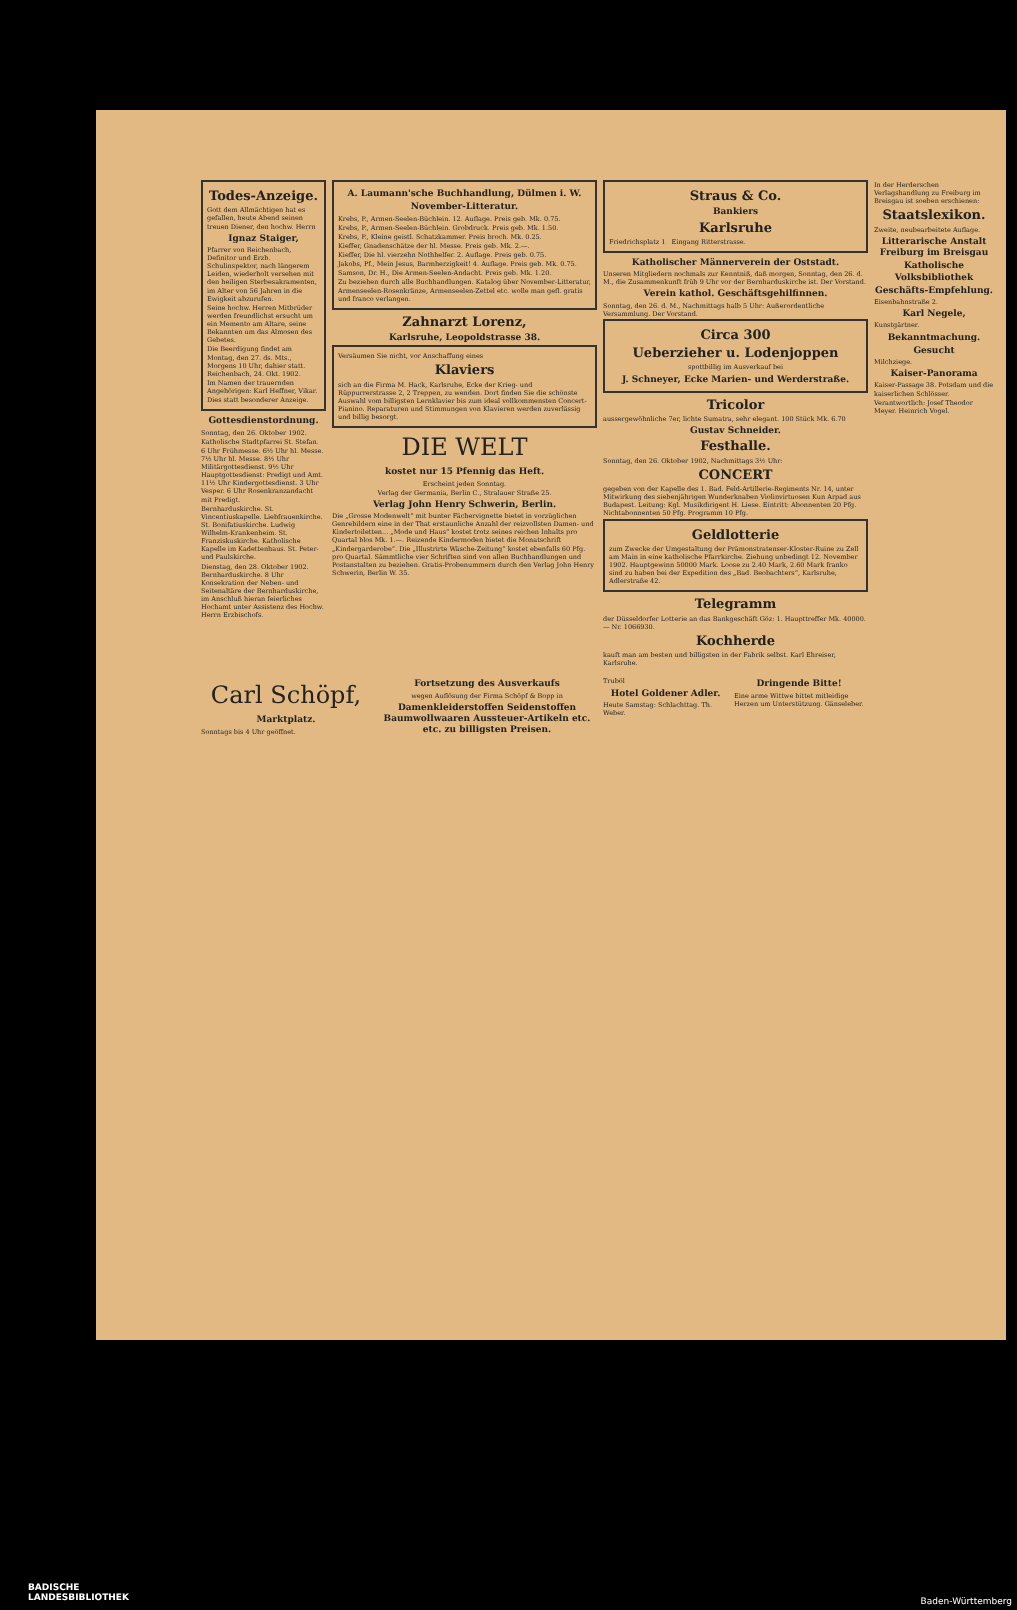Todes-Anzeige.
Gott dem Allmächtigen hat es gefallen, heute Abend seinen treuen Diener, den hochw. Herrn
Ignaz Staiger,
Pfarrer von Reichenbach, Definitor und Erzb. Schulinspektor, nach längerem Leiden, wiederholt versehen mit den heiligen Sterbesakramenten, im Alter von 56 Jahren in die Ewigkeit abzurufen.
Seine hochw. Herren Mitbrüder werden freundlichst ersucht um ein Memento am Altare, seine Bekannten um das Almosen des Gebetes.
Die Beerdigung findet am Montag, den 27. ds. Mts., Morgens 10 Uhr, dahier statt. Reichenbach, 24. Okt. 1902.
Im Namen der trauernden Angehörigen: Karl Heffner, Vikar.
Dies statt besonderer Anzeige.
Gottesdienstordnung.
Sonntag, den 26. Oktober 1902.
Katholische Stadtpfarrei St. Stefan.
6 Uhr Frühmesse. 6½ Uhr hl. Messe. 7½ Uhr hl. Messe. 8½ Uhr Militärgottesdienst. 9½ Uhr Hauptgottesdienst: Predigt und Amt. 11½ Uhr Kindergottesdienst. 3 Uhr Vesper. 6 Uhr Rosenkranzandacht mit Predigt.
Bernharduskirche. St. Vincentiuskapelle. Liebfrauenkirche. St. Bonifatiuskirche. Ludwig Wilhelm-Krankenheim. St. Franziskuskirche. Katholische Kapelle im Kadettenhaus. St. Peter- und Paulskirche.
Dienstag, den 28. Oktober 1902. Bernharduskirche. 8 Uhr Konsekration der Neben- und Seitenaltäre der Bernharduskirche, im Anschluß hieran feierliches Hochamt unter Assistenz des Hochw. Herrn Erzbischofs.
A. Laumann'sche Buchhandlung, Dülmen i. W.
November-Litteratur.
Krebs, P., Armen-Seelen-Büchlein. 12. Auflage. Preis geb. Mk. 0.75.
Krebs, P., Armen-Seelen-Büchlein. Grobdruck. Preis geb. Mk. 1.50.
Krebs, P., Kleine geistl. Schatzkammer. Preis broch. Mk. 0.25.
Kieffer, Gnadenschätze der hl. Messe. Preis geb. Mk. 2.—.
Kieffer, Die hl. vierzehn Nothhelfer. 2. Auflage. Preis geb. 0.75.
Jakobs, Pf., Mein Jesus, Barmherzigkeit! 4. Auflage. Preis geb. Mk. 0.75.
Samson, Dr. H., Die Armen-Seelen-Andacht. Preis geb. Mk. 1.20.
Zu beziehen durch alle Buchhandlungen. Katalog über November-Litteratur, Armenseelen-Rosenkränze, Armenseelen-Zettel etc. wolle man gefl. gratis und franco verlangen.
Zahnarzt Lorenz,
Karlsruhe, Leopoldstrasse 38.
Versäumen Sie nicht, vor Anschaffung eines
Klaviers
sich an die Firma M. Hack, Karlsruhe, Ecke der Krieg- und Rüppurrerstrasse 2, 2 Treppen, zu wenden. Dort finden Sie die schönste Auswahl vom billigsten Lernklavier bis zum ideal vollkommensten Concert-Pianino. Reparaturen und Stimmungen von Klavieren werden zuverlässig und billig besorgt.
DIE WELT
kostet nur 15 Pfennig das Heft.
Erscheint jeden Sonntag.
Verlag der Germania, Berlin C., Stralauer Straße 25.
Verlag John Henry Schwerin, Berlin.
Die „Grosse Modenwelt“ mit bunter Fächervignette bietet in vorzüglichen Genrebildern eine in der That erstaunliche Anzahl der reizvollsten Damen- und Kindertoiletten... „Mode und Haus“ kostet trotz seines reichen Inhalts pro Quartal blos Mk. 1.—. Reizende Kindermoden bietet die Monatschrift „Kindergarderobe“. Die „Illustrirte Wäsche-Zeitung“ kostet ebenfalls 60 Pfg. pro Quartal. Sämmtliche vier Schriften sind von allen Buchhandlungen und Postanstalten zu beziehen. Gratis-Probenummern durch den Verlag John Henry Schwerin, Berlin W. 35.
Straus & Co.
Bankiers
Karlsruhe
Friedrichsplatz 1 Eingang Ritterstrasse.
Katholischer Männerverein der Oststadt.
Unseren Mitgliedern nochmals zur Kenntniß, daß morgen, Sonntag, den 26. d. M., die Zusammenkunft früh 9 Uhr vor der Bernharduskirche ist. Der Vorstand.
Verein kathol. Geschäftsgehilfinnen.
Sonntag, den 26. d. M., Nachmittags halb 5 Uhr: Außerordentliche Versammlung. Der Vorstand.
Circa 300
Ueberzieher u. Lodenjoppen
spottbillig im Ausverkauf bei
J. Schneyer, Ecke Marien- und Werderstraße.
Tricolor
aussergewöhnliche 7er, lichte Sumatra, sehr elegant. 100 Stück Mk. 6.70
Gustav Schneider.
Festhalle.
Sonntag, den 26. Oktober 1902, Nachmittags 3½ Uhr:
CONCERT
gegeben von der Kapelle des 1. Bad. Feld-Artillerie-Regiments Nr. 14, unter Mitwirkung des siebenjährigen Wunderknaben Violinvirtuosen Kun Arpad aus Budapest. Leitung: Kgl. Musikdirigent H. Liese. Eintritt: Abonnenten 20 Pfg. Nichtabonnenten 50 Pfg. Programm 10 Pfg.
Geldlotterie
zum Zwecke der Umgestaltung der Prämonstratenser-Kloster-Ruine zu Zell am Main in eine katholische Pfarrkirche. Ziehung unbedingt 12. November 1902. Hauptgewinn 50000 Mark. Loose zu 2.40 Mark, 2.60 Mark franko sind zu haben bei der Expedition des „Bad. Beobachters“, Karlsruhe, Adlerstraße 42.
Telegramm
der Düsseldorfer Lotterie an das Bankgeschäft Göz: 1. Haupttreffer Mk. 40000.— Nr. 1066930.
Kochherde
kauft man am besten und billigsten in der Fabrik selbst. Karl Ehreiser, Karlsruhe.
In der Herderschen Verlagshandlung zu Freiburg im Breisgau ist soeben erschienen:
Staatslexikon.
Zweite, neubearbeitete Auflage.
Litterarische Anstalt Freiburg im Breisgau
Katholische Volksbibliothek
Geschäfts-Empfehlung.
Eisenbahnstraße 2.
Karl Negele,
Kunstgärtner.
Bekanntmachung.
Gesucht
Milchziege.
Kaiser-Panorama
Kaiser-Passage 38. Potsdam und die kaiserlichen Schlösser.
Verantwortlich: Josef Theodor Meyer. Heinrich Vogel.
Carl Schöpf,
Marktplatz.
Sonntags bis 4 Uhr geöffnet.
Fortsetzung des Ausverkaufs
wegen Auflösung der Firma Schöpf & Bopp in
Damenkleiderstoffen Seidenstoffen Baumwollwaaren Aussteuer-Artikeln etc. etc. zu billigsten Preisen.
Truböl
Hotel Goldener Adler.
Heute Samstag: Schlachttag. Th. Weber.
Dringende Bitte!
Eine arme Wittwe bittet mitleidige Herzen um Unterstützung. Gänseleber.
BADISCHE
LANDESBIBLIOTHEK Baden-Württemberg